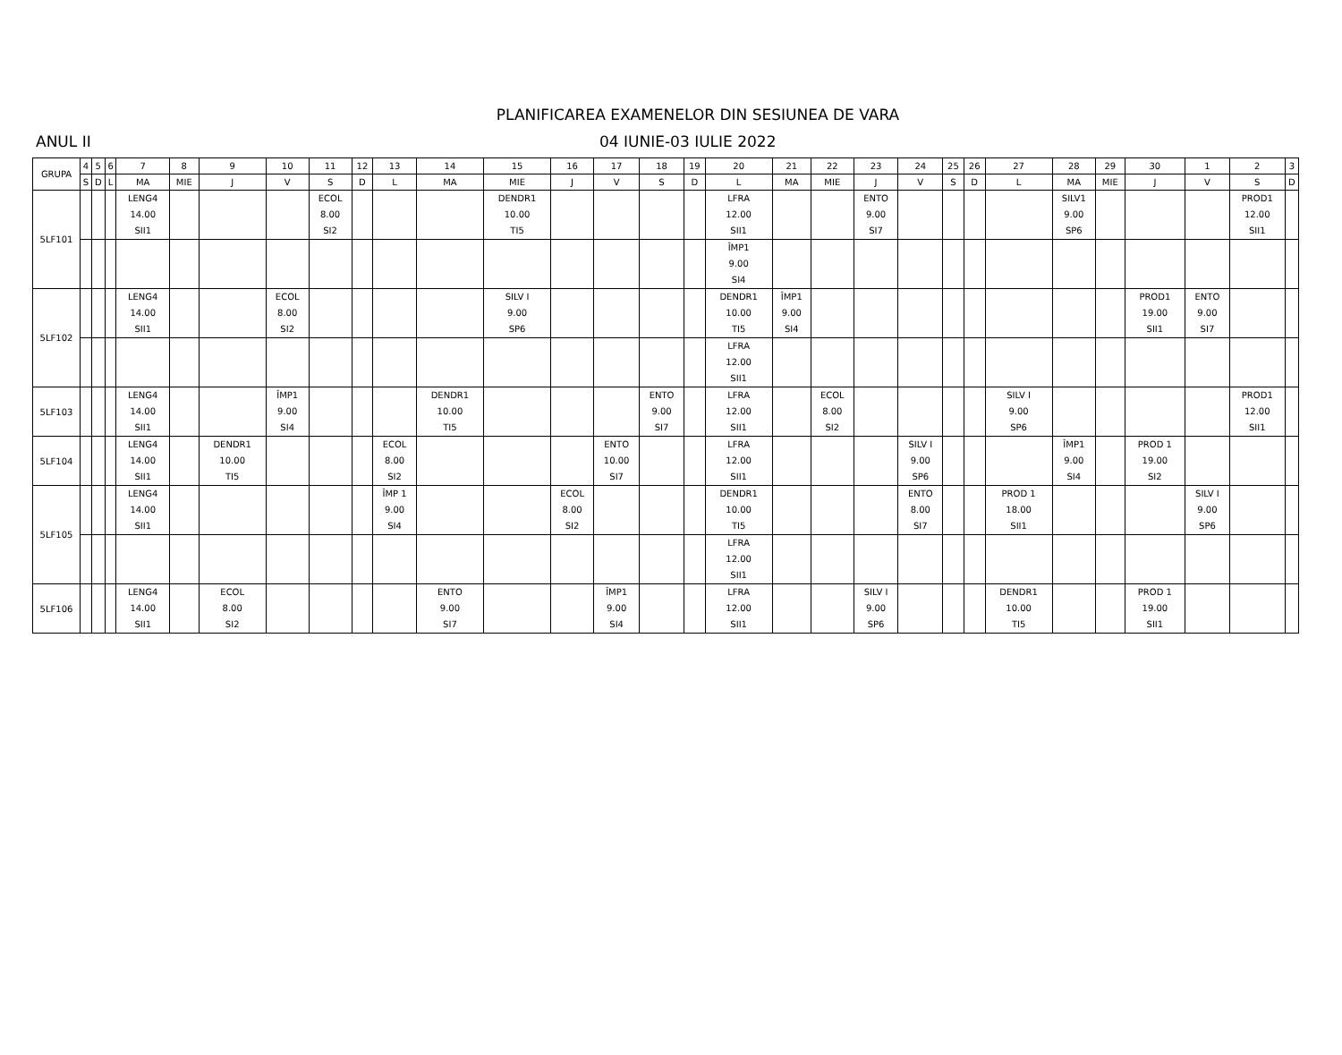PLANIFICAREA EXAMENELOR DIN SESIUNEA DE VARA
ANUL II 04 IUNIE-03 IULIE 2022
| GRUPA | 4 | 5 | 6 | 7 | 8 | 9 | 10 | 11 | 12 | 13 | 14 | 15 | 16 | 17 | 18 | 19 | 20 | 21 | 22 | 23 | 24 | 25 | 26 | 27 | 28 | 29 | 30 | 1 | 2 | 3 |
| --- | --- | --- | --- | --- | --- | --- | --- | --- | --- | --- | --- | --- | --- | --- | --- | --- | --- | --- | --- | --- | --- | --- | --- | --- | --- | --- | --- | --- | --- | --- |
| | S | D | L | MA | MIE | J | V | S | D | L | MA | MIE | J | V | S | D | L | MA | MIE | J | V | S | D | L | MA | MIE | J | V | S | D |
| 5LF101 | | | | LENG4 14.00 SII1 | | | | ECOL 8.00 SI2 | | | | DENDR1 10.00 TI5 | | | | | LFRA 12.00 SII1 | | | ENTO 9.00 SI7 | | | | | SILV1 9.00 SP6 | | | | PROD1 12.00 SII1 | |
| | | | | | | | | | | | | | | | | | ÎMP1 9.00 SI4 | | | | | | | | | | | | | |
| 5LF102 | | | | LENG4 14.00 SII1 | | | ECOL 8.00 SI2 | | | | | SILV I 9.00 SP6 | | | | | DENDR1 10.00 TI5 | ÎMP1 9.00 SI4 | | | | | | | | | PROD1 19.00 SII1 | ENTO 9.00 SI7 | | |
| | | | | | | | | | | | | | | | | | LFRA 12.00 SII1 | | | | | | | | | | | | | |
| 5LF103 | | | | LENG4 14.00 SII1 | | | ÎMP1 9.00 SI4 | | | | DENDR1 10.00 TI5 | | | | ENTO 9.00 SI7 | | LFRA 12.00 SII1 | | ECOL 8.00 SI2 | | | | | SILV I 9.00 SP6 | | | | | PROD1 12.00 SII1 | |
| 5LF104 | | | | LENG4 14.00 SII1 | | DENDR1 10.00 TI5 | | | | ECOL 8.00 SI2 | | | | ENTO 10.00 SI7 | | | LFRA 12.00 SII1 | | | | SILV I 9.00 SP6 | | | | ÎMP1 9.00 SI4 | | PROD 1 19.00 SI2 | | | |
| 5LF105 | | | | LENG4 14.00 SII1 | | | | | | ÎMP 1 9.00 SI4 | | | ECOL 8.00 SI2 | | | | DENDR1 10.00 TI5 | | | | ENTO 8.00 SI7 | | | PROD 1 18.00 SII1 | | | | SILV I 9.00 SP6 | | |
| | | | | | | | | | | | | | | | | | LFRA 12.00 SII1 | | | | | | | | | | | | | |
| 5LF106 | | | | LENG4 14.00 SII1 | | ECOL 8.00 SI2 | | | | | ENTO 9.00 SI7 | | | ÎMP1 9.00 SI4 | | | LFRA 12.00 SII1 | | | SILV I 9.00 SP6 | | | | DENDR1 10.00 TI5 | | | PROD 1 19.00 SII1 | | | |